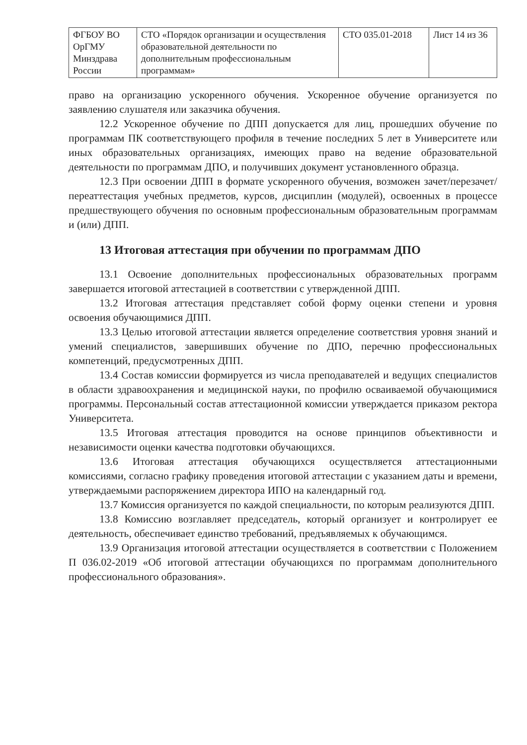| ФГБОУ ВО ОрГМУ Минздрава России | СТО «Порядок организации и осуществления образовательной деятельности по дополнительным профессиональным программам» | СТО 035.01-2018 | Лист 14 из 36 |
право на организацию ускоренного обучения. Ускоренное обучение организуется по заявлению слушателя или заказчика обучения.
12.2 Ускоренное обучение по ДПП допускается для лиц, прошедших обучение по программам ПК соответствующего профиля в течение последних 5 лет в Университете или иных образовательных организациях, имеющих право на ведение образовательной деятельности по программам ДПО, и получивших документ установленного образца.
12.3 При освоении ДПП в формате ускоренного обучения, возможен зачет/перезачет/переаттестация учебных предметов, курсов, дисциплин (модулей), освоенных в процессе предшествующего обучения по основным профессиональным образовательным программам и (или) ДПП.
13 Итоговая аттестация при обучении по программам ДПО
13.1 Освоение дополнительных профессиональных образовательных программ завершается итоговой аттестацией в соответствии с утвержденной ДПП.
13.2 Итоговая аттестация представляет собой форму оценки степени и уровня освоения обучающимися ДПП.
13.3 Целью итоговой аттестации является определение соответствия уровня знаний и умений специалистов, завершивших обучение по ДПО, перечню профессиональных компетенций, предусмотренных ДПП.
13.4 Состав комиссии формируется из числа преподавателей и ведущих специалистов в области здравоохранения и медицинской науки, по профилю осваиваемой обучающимися программы. Персональный состав аттестационной комиссии утверждается приказом ректора Университета.
13.5 Итоговая аттестация проводится на основе принципов объективности и независимости оценки качества подготовки обучающихся.
13.6 Итоговая аттестация обучающихся осуществляется аттестационными комиссиями, согласно графику проведения итоговой аттестации с указанием даты и времени, утверждаемыми распоряжением директора ИПО на календарный год.
13.7 Комиссия организуется по каждой специальности, по которым реализуются ДПП.
13.8 Комиссию возглавляет председатель, который организует и контролирует ее деятельность, обеспечивает единство требований, предъявляемых к обучающимся.
13.9 Организация итоговой аттестации осуществляется в соответствии с Положением П 036.02-2019 «Об итоговой аттестации обучающихся по программам дополнительного профессионального образования».